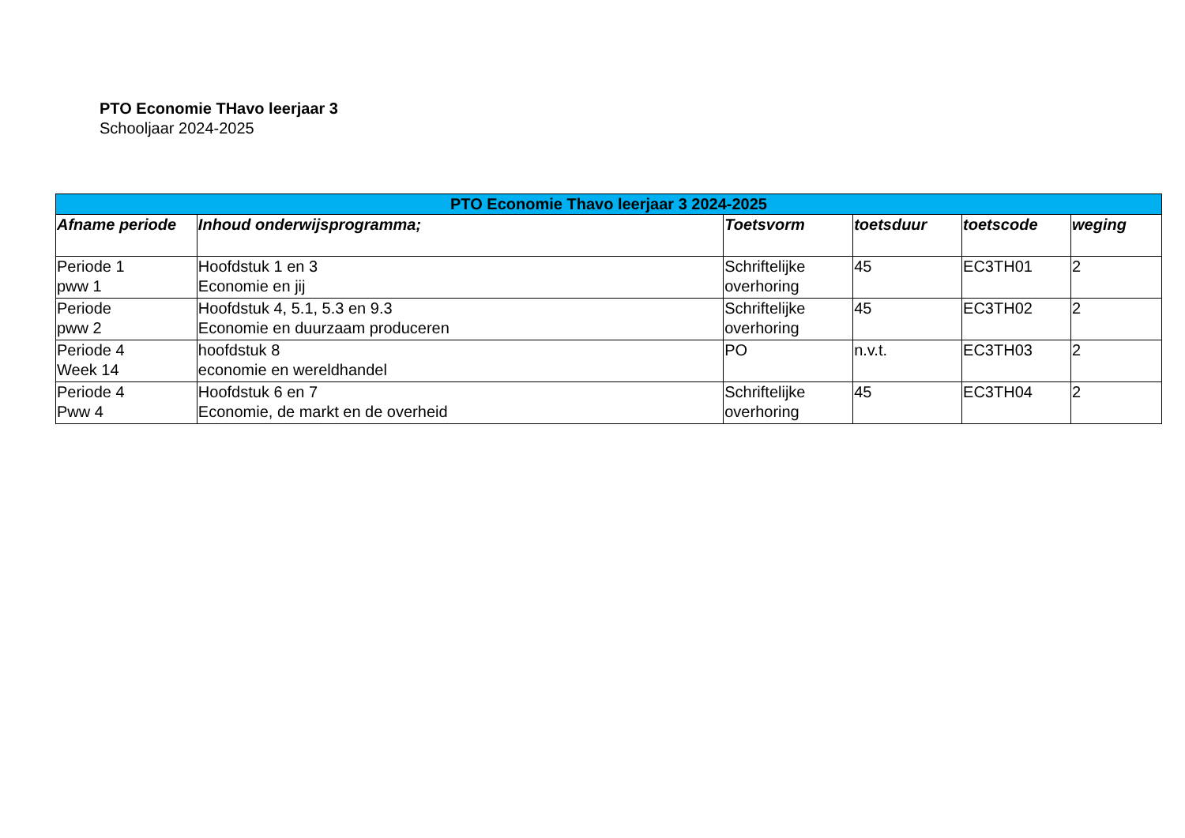PTO Economie THavo leerjaar 3
Schooljaar 2024-2025
| PTO Economie Thavo leerjaar 3 2024-2025 | | | | | |
| --- | --- | --- | --- | --- | --- |
| Afname periode | Inhoud onderwijsprogramma; | Toetsvorm | toetsduur | toetscode | weging |
| Periode 1 pww 1 | Hoofdstuk 1 en 3 Economie en jij | Schriftelijke overhoring | 45 | EC3TH01 | 2 |
| Periode pww 2 | Hoofdstuk 4, 5.1, 5.3 en 9.3 Economie en duurzaam produceren | Schriftelijke overhoring | 45 | EC3TH02 | 2 |
| Periode 4 Week 14 | hoofdstuk 8 economie en wereldhandel | PO | n.v.t. | EC3TH03 | 2 |
| Periode 4 Pww 4 | Hoofdstuk 6 en 7 Economie, de markt en de overheid | Schriftelijke overhoring | 45 | EC3TH04 | 2 |